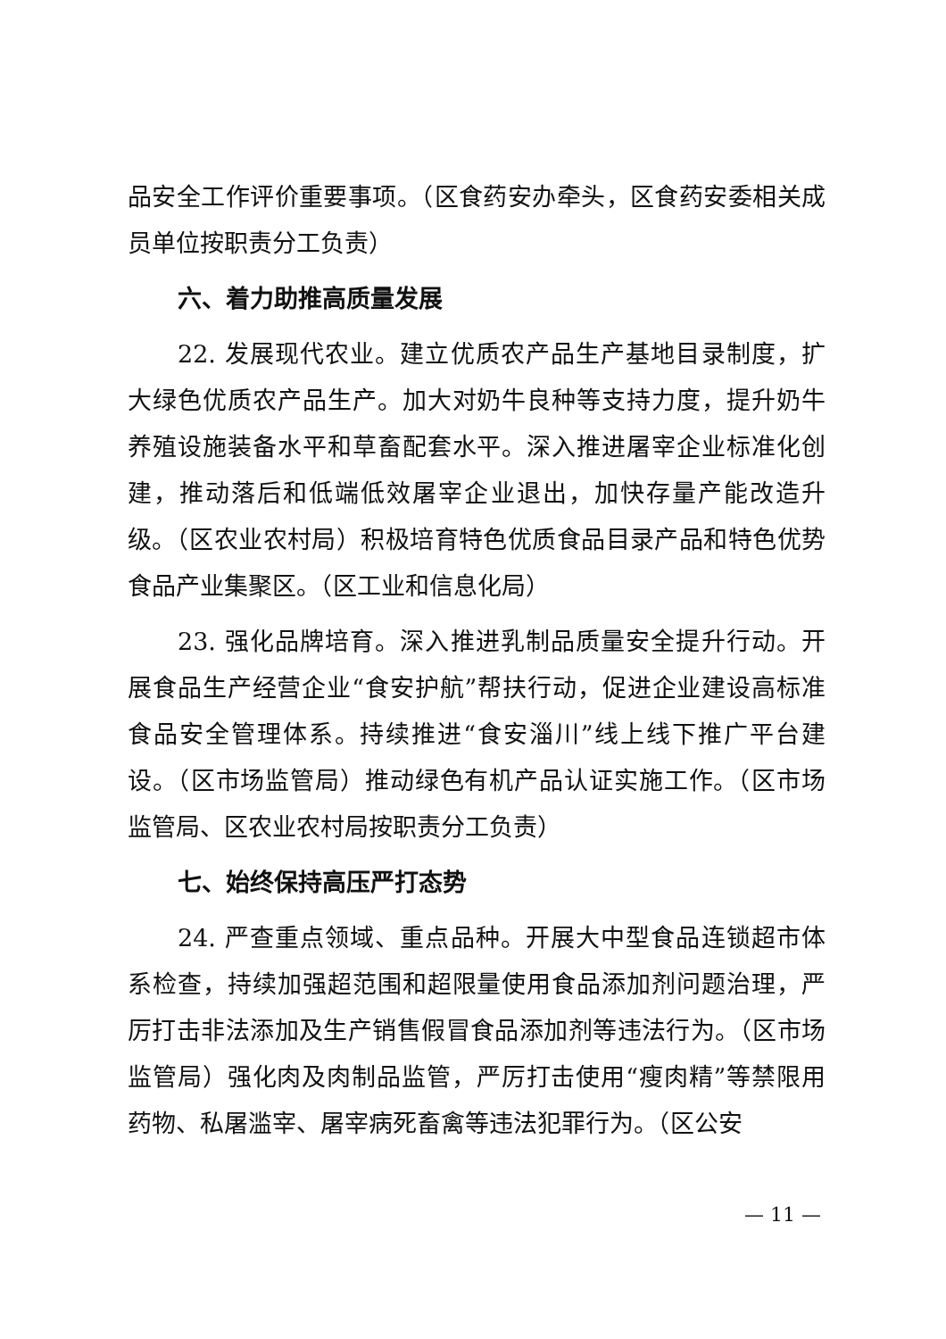品安全工作评价重要事项。（区食药安办牵头，区食药安委相关成员单位按职责分工负责）
六、着力助推高质量发展
22. 发展现代农业。建立优质农产品生产基地目录制度，扩大绿色优质农产品生产。加大对奶牛良种等支持力度，提升奶牛养殖设施装备水平和草畜配套水平。深入推进屠宰企业标准化创建，推动落后和低端低效屠宰企业退出，加快存量产能改造升级。（区农业农村局）积极培育特色优质食品目录产品和特色优势食品产业集聚区。（区工业和信息化局）
23. 强化品牌培育。深入推进乳制品质量安全提升行动。开展食品生产经营企业“食安护航”帮扶行动，促进企业建设高标准食品安全管理体系。持续推进“食安淄川”线上线下推广平台建设。（区市场监管局）推动绿色有机产品认证实施工作。（区市场监管局、区农业农村局按职责分工负责）
七、始终保持高压严打态势
24. 严查重点领域、重点品种。开展大中型食品连锁超市体系检查，持续加强超范围和超限量使用食品添加剂问题治理，严厉打击非法添加及生产销售假冒食品添加剂等违法行为。（区市场监管局）强化肉及肉制品监管，严厉打击使用“瘦肉精”等禁限用药物、私屠滥宰、屠宰病死畜禽等违法犯罪行为。（区公安
— 11 —